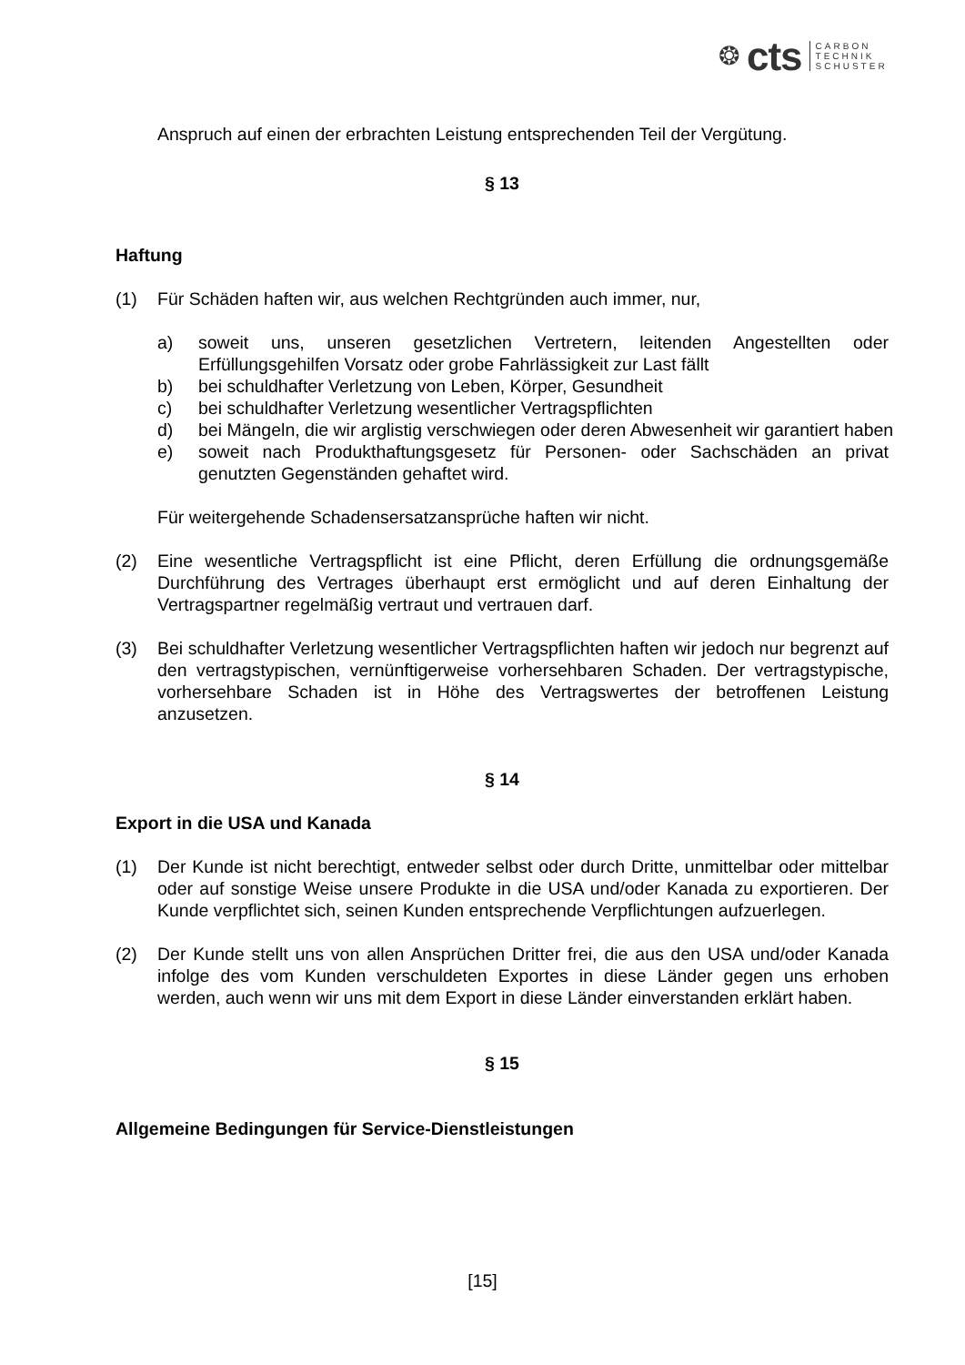❂ cts CARBON
TECHNIK
SCHUSTER
Anspruch auf einen der erbrachten Leistung entsprechenden Teil der Vergütung.
§ 13
Haftung
(1) Für Schäden haften wir, aus welchen Rechtgründen auch immer, nur,
a) soweit uns, unseren gesetzlichen Vertretern, leitenden Angestellten oder Erfüllungsgehilfen Vorsatz oder grobe Fahrlässigkeit zur Last fällt
b) bei schuldhafter Verletzung von Leben, Körper, Gesundheit
c) bei schuldhafter Verletzung wesentlicher Vertragspflichten
d) bei Mängeln, die wir arglistig verschwiegen oder deren Abwesenheit wir garantiert haben
e) soweit nach Produkthaftungsgesetz für Personen- oder Sachschäden an privat genutzten Gegenständen gehaftet wird.
Für weitergehende Schadensersatzansprüche haften wir nicht.
(2) Eine wesentliche Vertragspflicht ist eine Pflicht, deren Erfüllung die ordnungsgemäße Durchführung des Vertrages überhaupt erst ermöglicht und auf deren Einhaltung der Vertragspartner regelmäßig vertraut und vertrauen darf.
(3) Bei schuldhafter Verletzung wesentlicher Vertragspflichten haften wir jedoch nur begrenzt auf den vertragstypischen, vernünftigerweise vorhersehbaren Schaden. Der vertragstypische, vorhersehbare Schaden ist in Höhe des Vertragswertes der betroffenen Leistung anzusetzen.
§ 14
Export in die USA und Kanada
(1) Der Kunde ist nicht berechtigt, entweder selbst oder durch Dritte, unmittelbar oder mittelbar oder auf sonstige Weise unsere Produkte in die USA und/oder Kanada zu exportieren. Der Kunde verpflichtet sich, seinen Kunden entsprechende Verpflichtungen aufzuerlegen.
(2) Der Kunde stellt uns von allen Ansprüchen Dritter frei, die aus den USA und/oder Kanada infolge des vom Kunden verschuldeten Exportes in diese Länder gegen uns erhoben werden, auch wenn wir uns mit dem Export in diese Länder einverstanden erklärt haben.
§ 15
Allgemeine Bedingungen für Service-Dienstleistungen
[15]